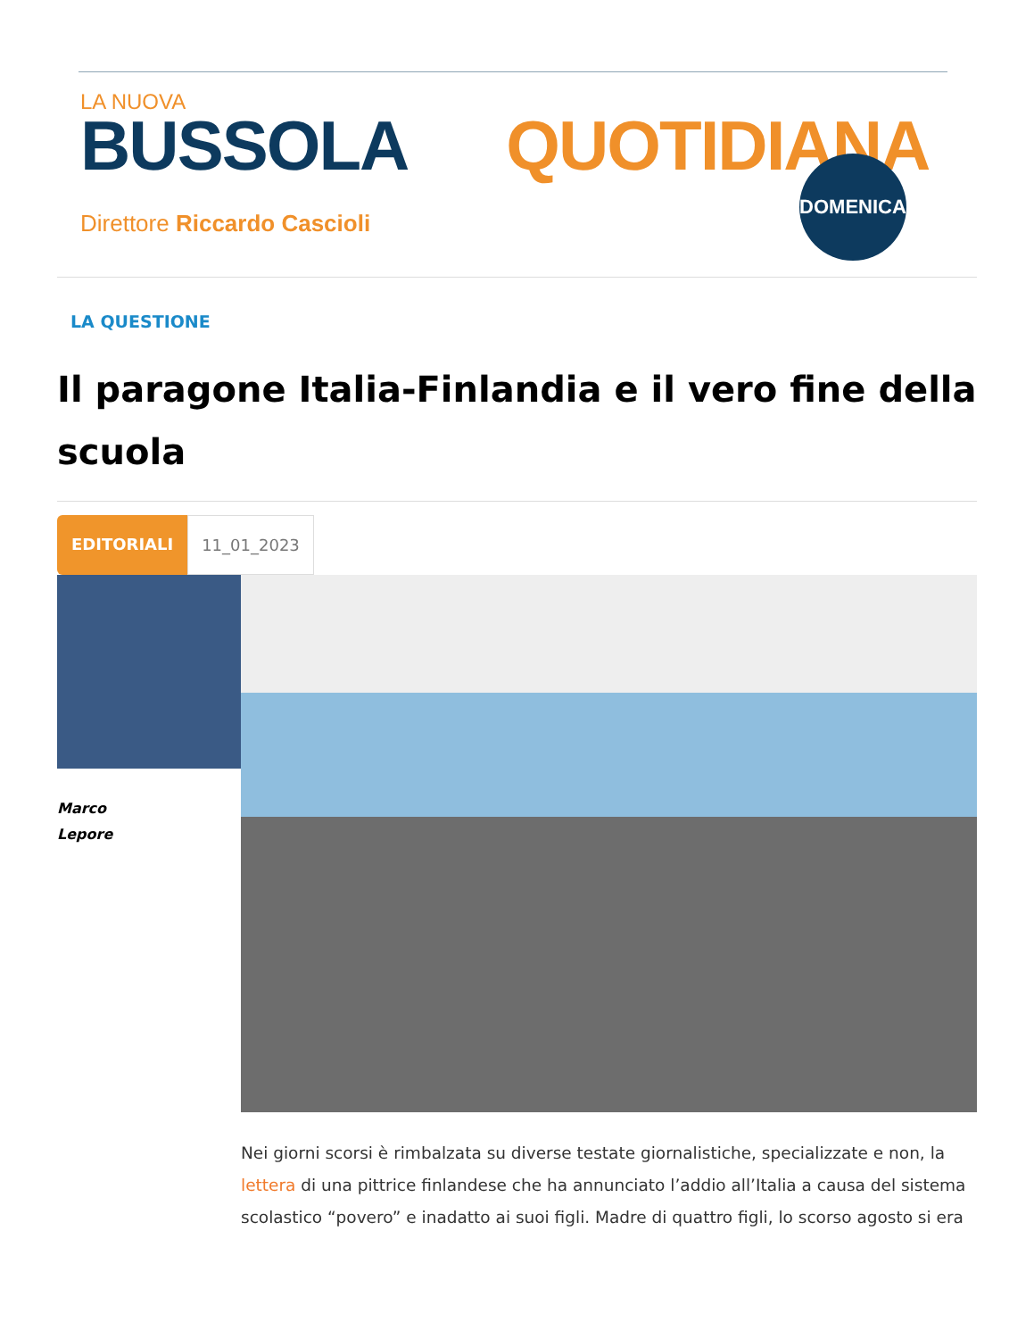LA NUOVA
BUSSOLA QUOTIDIANA
Direttore Riccardo Cascioli
DOMENICA
LA QUESTIONE
Il paragone Italia-Finlandia e il vero fine della scuola
EDITORIALI 11_01_2023
Marco
Lepore
Nei giorni scorsi è rimbalzata su diverse testate giornalistiche, specializzate e non, la lettera di una pittrice finlandese che ha annunciato l’addio all’Italia a causa del sistema scolastico “povero” e inadatto ai suoi figli. Madre di quattro figli, lo scorso agosto si era